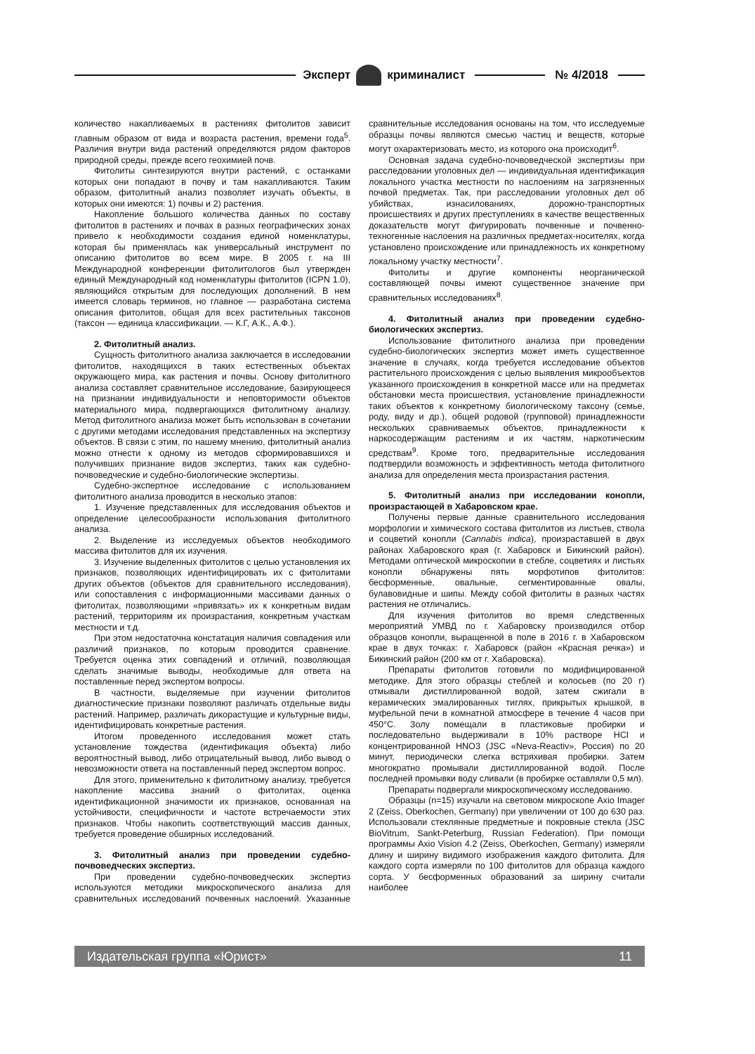Эксперт криминалист № 4/2018
количество накапливаемых в растениях фитолитов зависит главным образом от вида и возраста растения, времени года<sup>5</sup>. Различия внутри вида растений определяются рядом факторов природной среды, прежде всего геохимией почв.
Фитолиты синтезируются внутри растений, с останками которых они попадают в почву и там накапливаются. Таким образом, фитолитный анализ позволяет изучать объекты, в которых они имеются: 1) почвы и 2) растения.
Накопление большого количества данных по составу фитолитов в растениях и почвах в разных географических зонах привело к необходимости создания единой номенклатуры, которая бы применялась как универсальный инструмент по описанию фитолитов во всем мире. В 2005 г. на III Международной конференции фитолитологов был утвержден единый Международный код номенклатуры фитолитов (ICPN 1.0), являющийся открытым для последующих дополнений. В нем имеется словарь терминов, но главное — разработана система описания фитолитов, общая для всех растительных таксонов (таксон — единица классификации. — К.Г, А.К., А.Ф.).
2. Фитолитный анализ.
Сущность фитолитного анализа заключается в исследовании фитолитов, находящихся в таких естественных объектах окружающего мира, как растения и почвы. Основу фитолитного анализа составляет сравнительное исследование, базирующееся на признании индивидуальности и неповторимости объектов материального мира, подвергающихся фитолитному анализу. Метод фитолитного анализа может быть использован в сочетании с другими методами исследования представленных на экспертизу объектов. В связи с этим, по нашему мнению, фитолитный анализ можно отнести к одному из методов сформировавшихся и получивших признание видов экспертиз, таких как судебно-почвоведческие и судебно-биологические экспертизы.
Судебно-экспертное исследование с использованием фитолитного анализа проводится в несколько этапов:
1. Изучение представленных для исследования объектов и определение целесообразности использования фитолитного анализа.
2. Выделение из исследуемых объектов необходимого массива фитолитов для их изучения.
3. Изучение выделенных фитолитов с целью установления их признаков, позволяющих идентифицировать их с фитолитами других объектов (объектов для сравнительного исследования), или сопоставления с информационными массивами данных о фитолитах, позволяющими «привязать» их к конкретным видам растений, территориям их произрастания, конкретным участкам местности и т.д.
При этом недостаточна констатация наличия совпадения или различий признаков, по которым проводится сравнение. Требуется оценка этих совпадений и отличий, позволяющая сделать значимые выводы, необходимые для ответа на поставленные перед экспертом вопросы.
В частности, выделяемые при изучении фитолитов диагностические признаки позволяют различать отдельные виды растений. Например, различать дикорастущие и культурные виды, идентифицировать конкретные растения.
Итогом проведенного исследования может стать установление тождества (идентификация объекта) либо вероятностный вывод, либо отрицательный вывод, либо вывод о невозможности ответа на поставленный перед экспертом вопрос.
Для этого, применительно к фитолитному анализу, требуется накопление массива знаний о фитолитах, оценка идентификационной значимости их признаков, основанная на устойчивости, специфичности и частоте встречаемости этих признаков. Чтобы накопить соответствующий массив данных, требуется проведение обширных исследований.
3. Фитолитный анализ при проведении судебно-почвоведческих экспертиз.
При проведении судебно-почвоведческих экспертиз используются методики микроскопического анализа для сравнительных исследований почвенных наслоений. Указанные сравнительные исследования основаны на том, что исследуемые образцы почвы являются смесью частиц и веществ, которые могут охарактеризовать место, из которого она происходит<sup>6</sup>.
Основная задача судебно-почвоведческой экспертизы при расследовании уголовных дел — индивидуальная идентификация локального участка местности по наслоениям на загрязненных почвой предметах. Так, при расследовании уголовных дел об убийствах, изнасилованиях, дорожно-транспортных происшествиях и других преступлениях в качестве вещественных доказательств могут фигурировать почвенные и почвенно-техногенные наслоения на различных предметах-носителях, когда установлено происхождение или принадлежность их конкретному локальному участку местности<sup>7</sup>.
Фитолиты и другие компоненты неорганической составляющей почвы имеют существенное значение при сравнительных исследованиях<sup>8</sup>.
4. Фитолитный анализ при проведении судебно-биологических экспертиз.
Использование фитолитного анализа при проведении судебно-биологических экспертиз может иметь существенное значение в случаях, когда требуется исследование объектов растительного происхождения с целью выявления микрообъектов указанного происхождения в конкретной массе или на предметах обстановки места происшествия, установление принадлежности таких объектов к конкретному биологическому таксону (семье, роду, виду и др.), общей родовой (групповой) принадлежности нескольких сравниваемых объектов, принадлежности к наркосодержащим растениям и их частям, наркотическим средствам<sup>9</sup>. Кроме того, предварительные исследования подтвердили возможность и эффективность метода фитолитного анализа для определения места произрастания растения.
5. Фитолитный анализ при исследовании конопли, произрастающей в Хабаровском крае.
Получены первые данные сравнительного исследования морфологии и химического состава фитолитов из листьев, ствола и соцветий конопли (Cannabis indica), произраставшей в двух районах Хабаровского края (г. Хабаровск и Бикинский район). Методами оптической микроскопии в стебле, соцветиях и листьях конопли обнаружены пять морфотипов фитолитов: бесформенные, овальные, сегментированные овалы, булавовидные и шипы. Между собой фитолиты в разных частях растения не отличались.
Для изучения фитолитов во время следственных мероприятий УМВД по г. Хабаровску производился отбор образцов конопли, выращенной в поле в 2016 г. в Хабаровском крае в двух точках: г. Хабаровск (район «Красная речка») и Бикинский район (200 км от г. Хабаровска).
Препараты фитолитов готовили по модифицированной методике. Для этого образцы стеблей и колосьев (по 20 г) отмывали дистиллированной водой, затем сжигали в керамических эмалированных тиглях, прикрытых крышкой, в муфельной печи в комнатной атмосфере в течение 4 часов при 450°С. Золу помещали в пластиковые пробирки и последовательно выдерживали в 10% растворе HCl и концентрированной HNO3 (JSC «Neva-Reactiv», Россия) по 20 минут, периодически слегка встряхивая пробирки. Затем многократно промывали дистиллированной водой. После последней промывки воду сливали (в пробирке оставляли 0,5 мл).
Препараты подвергали микроскопическому исследованию.
Образцы (n=15) изучали на световом микроскопе Axio Imager 2 (Zeiss, Oberkochen, Germany) при увеличении от 100 до 630 раз. Использовали стеклянные предметные и покровные стекла (JSC BioVitrum, Sankt-Peterburg, Russian Federation). При помощи программы Axio Vision 4.2 (Zeiss, Oberkochen, Germany) измеряли длину и ширину видимого изображения каждого фитолита. Для каждого сорта измеряли по 100 фитолитов для образца каждого сорта. У бесформенных образований за ширину считали наиболее
Издательская группа «Юрист» 11